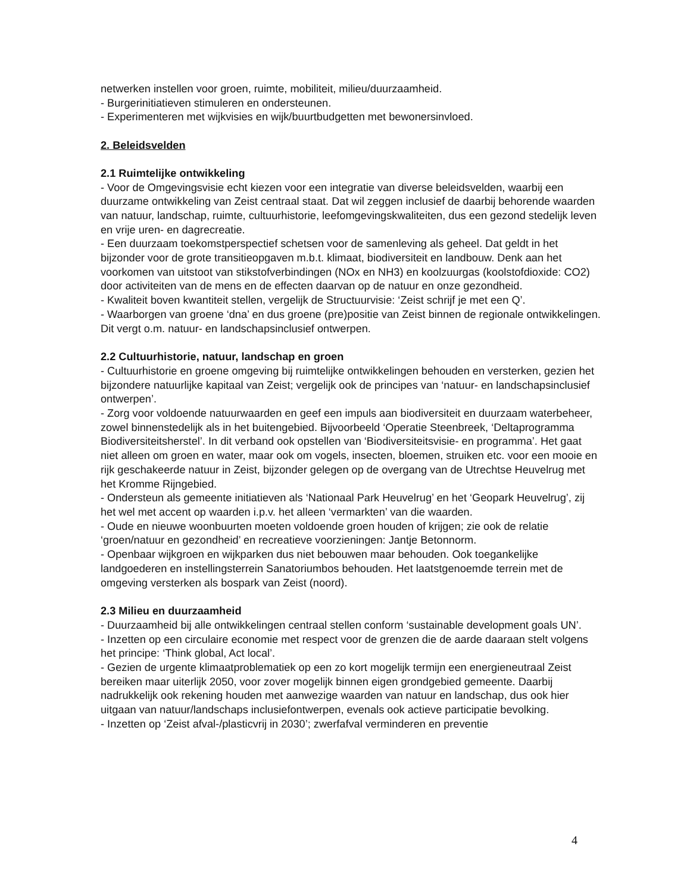netwerken instellen voor groen, ruimte, mobiliteit, milieu/duurzaamheid.
- Burgerinitiatieven stimuleren en ondersteunen.
- Experimenteren met wijkvisies en wijk/buurtbudgetten met bewonersinvloed.
2. Beleidsvelden
2.1 Ruimtelijke ontwikkeling
- Voor de Omgevingsvisie echt kiezen voor een integratie van diverse beleidsvelden, waarbij een duurzame ontwikkeling van Zeist centraal staat. Dat wil zeggen inclusief de daarbij behorende waarden van natuur, landschap, ruimte, cultuurhistorie, leefomgevingskwaliteiten, dus een gezond stedelijk leven en vrije uren- en dagrecreatie.
- Een duurzaam toekomstperspectief schetsen voor de samenleving als geheel. Dat geldt in het bijzonder voor de grote transitieopgaven m.b.t. klimaat, biodiversiteit en landbouw. Denk aan het voorkomen van uitstoot van stikstofverbindingen (NOx en NH3) en koolzuurgas (koolstofdioxide: CO2) door activiteiten van de mens en de effecten daarvan op de natuur en onze gezondheid.
- Kwaliteit boven kwantiteit stellen, vergelijk de Structuurvisie: ‘Zeist schrijf je met een Q’.
- Waarborgen van groene ‘dna’ en dus groene (pre)positie van Zeist binnen de regionale ontwikkelingen. Dit vergt o.m. natuur- en landschapsinclusief ontwerpen.
2.2 Cultuurhistorie, natuur, landschap en groen
- Cultuurhistorie en groene omgeving bij ruimtelijke ontwikkelingen behouden en versterken, gezien het bijzondere natuurlijke kapitaal van Zeist; vergelijk ook de principes van ‘natuur- en landschapsinclusief ontwerpen’.
- Zorg voor voldoende natuurwaarden en geef een impuls aan biodiversiteit en duurzaam waterbeheer, zowel binnenstedelijk als in het buitengebied. Bijvoorbeeld ‘Operatie Steenbreek, ‘Deltaprogramma Biodiversiteitsherstel’. In dit verband ook opstellen van ‘Biodiversiteitsvisie- en programma’. Het gaat niet alleen om groen en water, maar ook om vogels, insecten, bloemen, struiken etc. voor een mooie en rijk geschakeerde natuur in Zeist, bijzonder gelegen op de overgang van de Utrechtse Heuvelrug met het Kromme Rijngebied.
- Ondersteun als gemeente initiatieven als ‘Nationaal Park Heuvelrug’ en het ‘Geopark Heuvelrug’, zij het wel met accent op waarden i.p.v. het alleen ‘vermarkten’ van die waarden.
- Oude en nieuwe woonbuurten moeten voldoende groen houden of krijgen; zie ook de relatie ‘groen/natuur en gezondheid’ en recreatieve voorzieningen: Jantje Betonnorm.
- Openbaar wijkgroen en wijkparken dus niet bebouwen maar behouden. Ook toegankelijke landgoederen en instellingsterrein Sanatoriumbos behouden. Het laatstgenoemde terrein met de omgeving versterken als bospark van Zeist (noord).
2.3 Milieu en duurzaamheid
- Duurzaamheid bij alle ontwikkelingen centraal stellen conform ‘sustainable development goals UN’.
- Inzetten op een circulaire economie met respect voor de grenzen die de aarde daaraan stelt volgens het principe: ‘Think global, Act local’.
- Gezien de urgente klimaatproblematiek op een zo kort mogelijk termijn een energieneutraal Zeist bereiken maar uiterlijk 2050, voor zover mogelijk binnen eigen grondgebied gemeente. Daarbij nadrukkelijk ook rekening houden met aanwezige waarden van natuur en landschap, dus ook hier uitgaan van natuur/landschaps inclusiefontwerpen, evenals ook actieve participatie bevolking.
- Inzetten op ‘Zeist afval-/plasticvrij in 2030’; zwerfafval verminderen en preventie
4